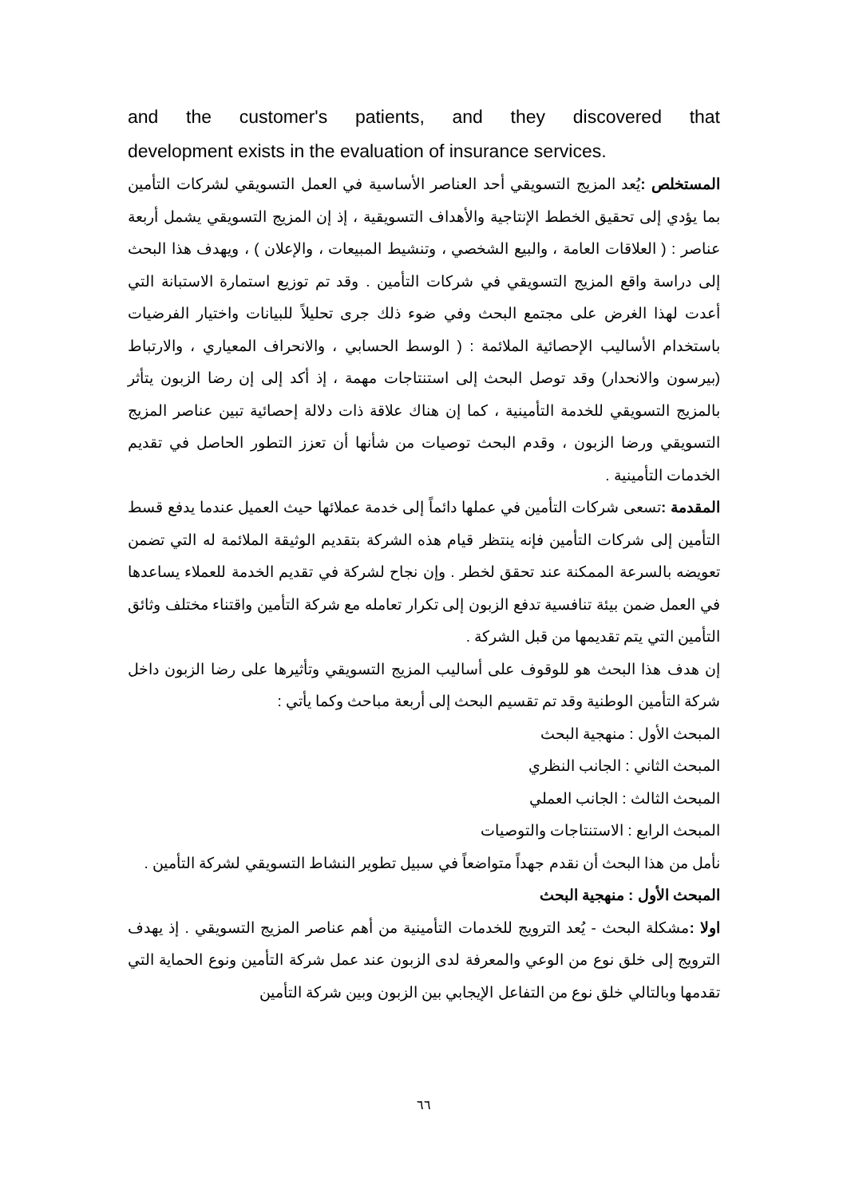and the customer's patients, and they discovered that
development exists in the evaluation of insurance services.
المستخلص : يُعد المزيج التسويقي أحد العناصر الأساسية في العمل التسويقي لشركات التأمين بما يؤدي إلى تحقيق الخطط الإنتاجية والأهداف التسويقية ، إذ إن المزيج التسويقي يشمل أربعة عناصر : ( العلاقات العامة ، والبيع الشخصي ، وتنشيط المبيعات ، والإعلان ) ، ويهدف هذا البحث إلى دراسة واقع المزيج التسويقي في شركات التأمين . وقد تم توزيع استمارة الاستبانة التي أعدت لهذا الغرض على مجتمع البحث وفي ضوء ذلك جرى تحليلاً للبيانات واختيار الفرضيات باستخدام الأساليب الإحصائية الملائمة : ( الوسط الحسابي ، والانحراف المعياري ، والارتباط (بيرسون والانحدار) وقد توصل البحث إلى استنتاجات مهمة ، إذ أكد إلى إن رضا الزبون يتأثر بالمزيج التسويقي للخدمة التأمينية ، كما إن هناك علاقة ذات دلالة إحصائية تبين عناصر المزيج التسويقي ورضا الزبون ، وقدم البحث توصيات من شأنها أن تعزز التطور الحاصل في تقديم الخدمات التأمينية .
المقدمة : تسعى شركات التأمين في عملها دائماً إلى خدمة عملائها حيث العميل عندما يدفع قسط التأمين إلى شركات التأمين فإنه ينتظر قيام هذه الشركة بتقديم الوثيقة الملائمة له التي تضمن تعويضه بالسرعة الممكنة عند تحقق لخطر . وإن نجاح لشركة في تقديم الخدمة للعملاء يساعدها في العمل ضمن بيئة تنافسية تدفع الزبون إلى تكرار تعامله مع شركة التأمين واقتناء مختلف وثائق التأمين التي يتم تقديمها من قبل الشركة .
إن هدف هذا البحث هو للوقوف على أساليب المزيج التسويقي وتأثيرها على رضا الزبون داخل شركة التأمين الوطنية وقد تم تقسيم البحث إلى أربعة مباحث وكما يأتي :
المبحث الأول : منهجية البحث
المبحث الثاني : الجانب النظري
المبحث الثالث : الجانب العملي
المبحث الرابع : الاستنتاجات والتوصيات
نأمل من هذا البحث أن نقدم جهداً متواضعاً في سبيل تطوير النشاط التسويقي لشركة التأمين .
المبحث الأول : منهجية البحث
اولا : مشكلة البحث - يُعد الترويج للخدمات التأمينية من أهم عناصر المزيج التسويقي . إذ يهدف الترويج إلى خلق نوع من الوعي والمعرفة لدى الزبون عند عمل شركة التأمين ونوع الحماية التي تقدمها وبالتالي خلق نوع من التفاعل الإيجابي بين الزبون وبين شركة التأمين
٦٦